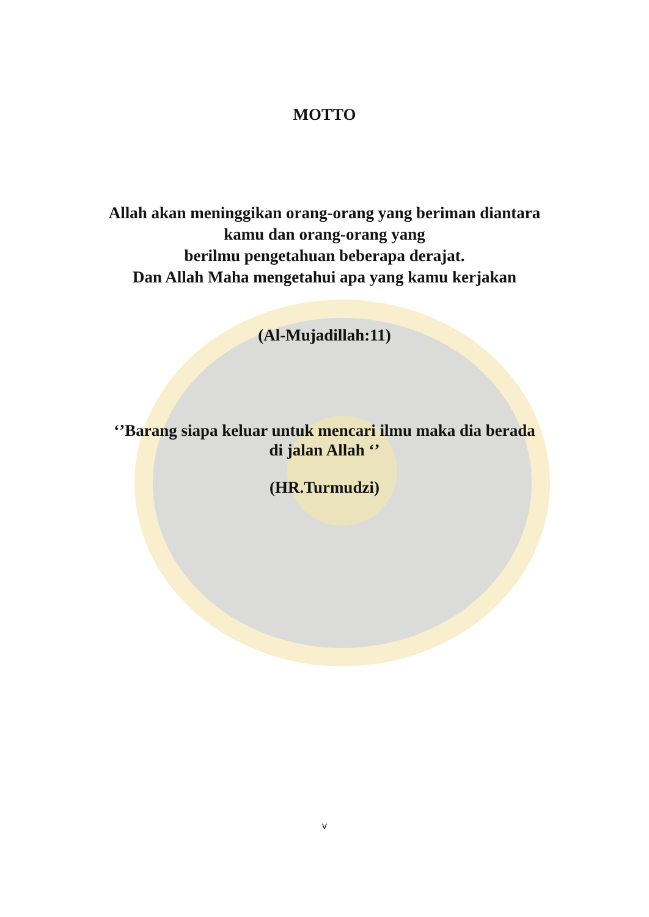MOTTO
Allah akan meninggikan orang-orang yang beriman diantara
kamu dan orang-orang yang
berilmu pengetahuan beberapa derajat.
Dan Allah Maha mengetahui apa yang kamu kerjakan
(Al-Mujadillah:11)
‘’Barang siapa keluar untuk mencari ilmu maka dia berada
di jalan Allah ‘’
(HR.Turmudzi)
v